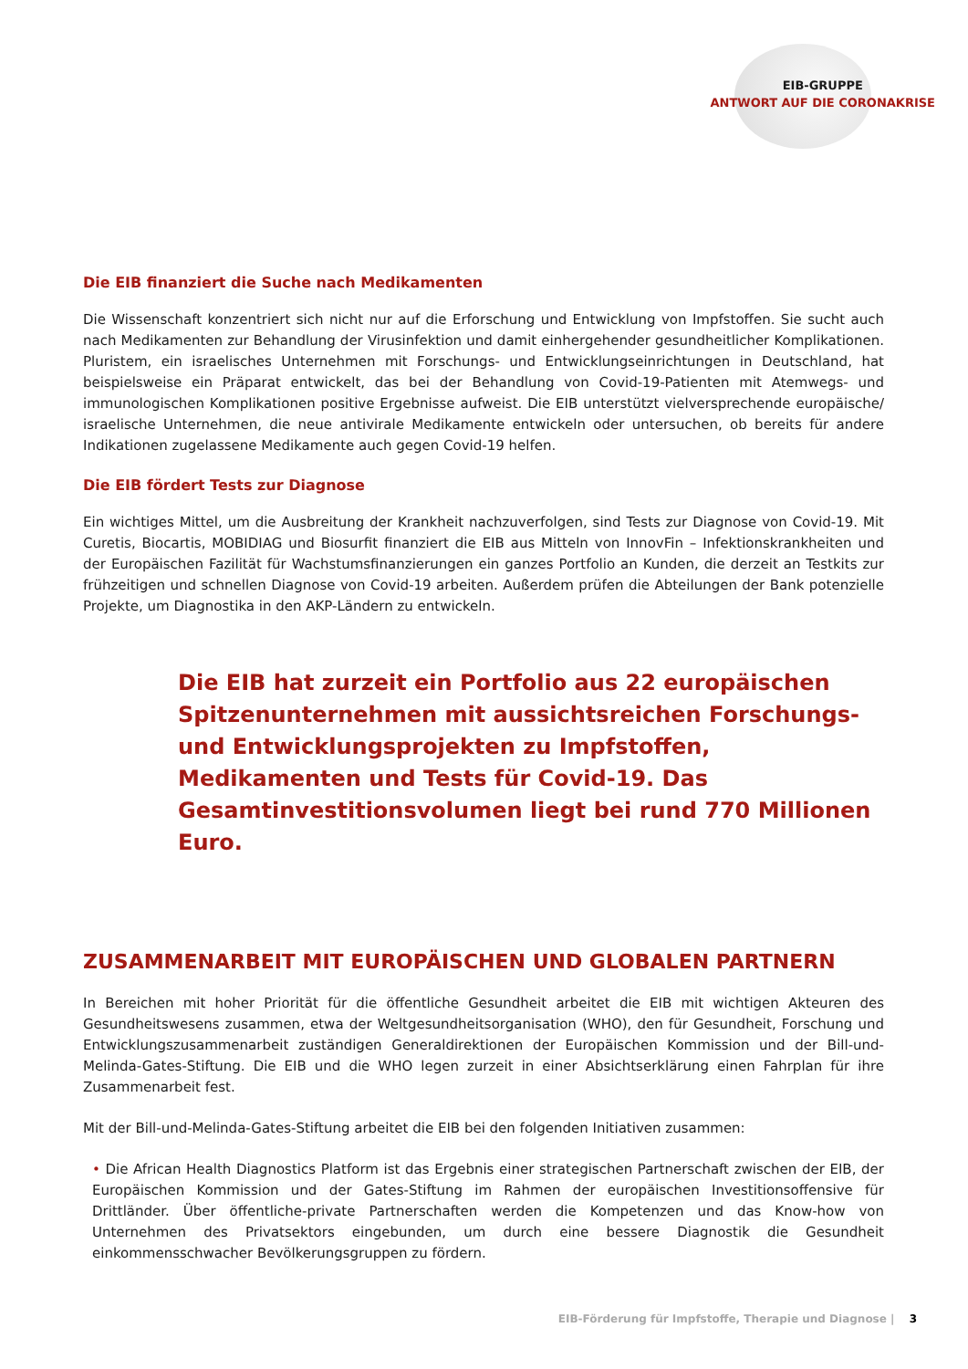EIB-GRUPPE
ANTWORT AUF DIE CORONAKRISE
Die EIB finanziert die Suche nach Medikamenten
Die Wissenschaft konzentriert sich nicht nur auf die Erforschung und Entwicklung von Impfstoffen. Sie sucht auch nach Medikamenten zur Behandlung der Virusinfektion und damit einhergehender gesundheitlicher Komplikationen. Pluristem, ein israelisches Unternehmen mit Forschungs- und Entwicklungseinrichtungen in Deutschland, hat beispielsweise ein Präparat entwickelt, das bei der Behandlung von Covid-19-Patienten mit Atemwegs- und immunologischen Komplikationen positive Ergebnisse aufweist. Die EIB unterstützt vielversprechende europäische/ israelische Unternehmen, die neue antivirale Medikamente entwickeln oder untersuchen, ob bereits für andere Indikationen zugelassene Medikamente auch gegen Covid-19 helfen.
Die EIB fördert Tests zur Diagnose
Ein wichtiges Mittel, um die Ausbreitung der Krankheit nachzuverfolgen, sind Tests zur Diagnose von Covid-19. Mit Curetis, Biocartis, MOBIDIAG und Biosurfit finanziert die EIB aus Mitteln von InnovFin – Infektionskrankheiten und der Europäischen Fazilität für Wachstumsfinanzierungen ein ganzes Portfolio an Kunden, die derzeit an Testkits zur frühzeitigen und schnellen Diagnose von Covid-19 arbeiten. Außerdem prüfen die Abteilungen der Bank potenzielle Projekte, um Diagnostika in den AKP-Ländern zu entwickeln.
Die EIB hat zurzeit ein Portfolio aus 22 europäischen Spitzenunternehmen mit aussichtsreichen Forschungs- und Entwicklungsprojekten zu Impfstoffen, Medikamenten und Tests für Covid-19. Das Gesamtinvestitionsvolumen liegt bei rund 770 Millionen Euro.
ZUSAMMENARBEIT MIT EUROPÄISCHEN UND GLOBALEN PARTNERN
In Bereichen mit hoher Priorität für die öffentliche Gesundheit arbeitet die EIB mit wichtigen Akteuren des Gesundheitswesens zusammen, etwa der Weltgesundheitsorganisation (WHO), den für Gesundheit, Forschung und Entwicklungszusammenarbeit zuständigen Generaldirektionen der Europäischen Kommission und der Bill-und-Melinda-Gates-Stiftung. Die EIB und die WHO legen zurzeit in einer Absichtserklärung einen Fahrplan für ihre Zusammenarbeit fest.
Mit der Bill-und-Melinda-Gates-Stiftung arbeitet die EIB bei den folgenden Initiativen zusammen:
• Die African Health Diagnostics Platform ist das Ergebnis einer strategischen Partnerschaft zwischen der EIB, der Europäischen Kommission und der Gates-Stiftung im Rahmen der europäischen Investitionsoffensive für Drittländer. Über öffentliche-private Partnerschaften werden die Kompetenzen und das Know-how von Unternehmen des Privatsektors eingebunden, um durch eine bessere Diagnostik die Gesundheit einkommensschwacher Bevölkerungsgruppen zu fördern.
EIB-Förderung für Impfstoffe, Therapie und Diagnose | 3